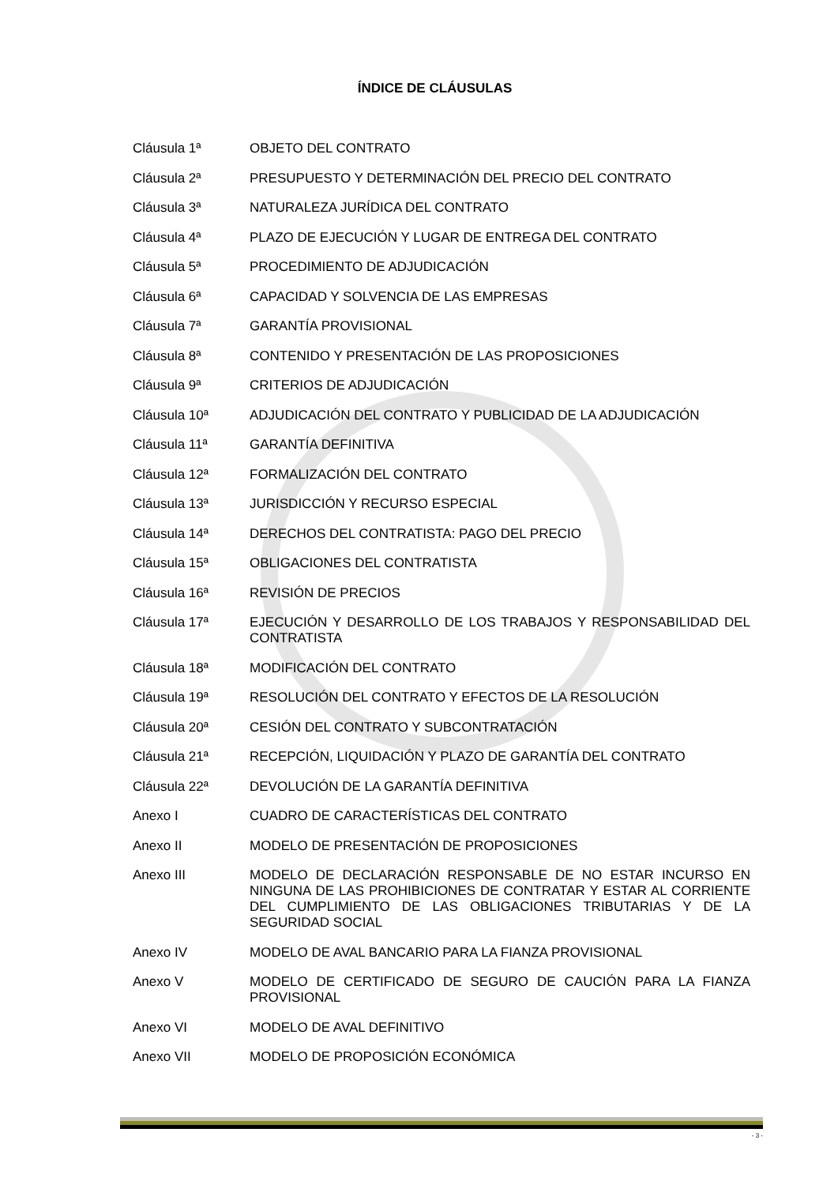ÍNDICE DE CLÁUSULAS
Cláusula 1ª OBJETO DEL CONTRATO
Cláusula 2ª PRESUPUESTO Y DETERMINACIÓN DEL PRECIO DEL CONTRATO
Cláusula 3ª NATURALEZA JURÍDICA DEL CONTRATO
Cláusula 4ª PLAZO DE EJECUCIÓN Y LUGAR DE ENTREGA DEL CONTRATO
Cláusula 5ª PROCEDIMIENTO DE ADJUDICACIÓN
Cláusula 6ª CAPACIDAD Y SOLVENCIA DE LAS EMPRESAS
Cláusula 7ª GARANTÍA PROVISIONAL
Cláusula 8ª CONTENIDO Y PRESENTACIÓN DE LAS PROPOSICIONES
Cláusula 9ª CRITERIOS DE ADJUDICACIÓN
Cláusula 10ª ADJUDICACIÓN DEL CONTRATO Y PUBLICIDAD DE LA ADJUDICACIÓN
Cláusula 11ª GARANTÍA DEFINITIVA
Cláusula 12ª FORMALIZACIÓN DEL CONTRATO
Cláusula 13ª JURISDICCIÓN Y RECURSO ESPECIAL
Cláusula 14ª DERECHOS DEL CONTRATISTA: PAGO DEL PRECIO
Cláusula 15ª OBLIGACIONES DEL CONTRATISTA
Cláusula 16ª REVISIÓN DE PRECIOS
Cláusula 17ª EJECUCIÓN Y DESARROLLO DE LOS TRABAJOS Y RESPONSABILIDAD DEL CONTRATISTA
Cláusula 18ª MODIFICACIÓN DEL CONTRATO
Cláusula 19ª RESOLUCIÓN DEL CONTRATO Y EFECTOS DE LA RESOLUCIÓN
Cláusula 20ª CESIÓN DEL CONTRATO Y SUBCONTRATACIÓN
Cláusula 21ª RECEPCIÓN, LIQUIDACIÓN Y PLAZO DE GARANTÍA DEL CONTRATO
Cláusula 22ª DEVOLUCIÓN DE LA GARANTÍA DEFINITIVA
Anexo I CUADRO DE CARACTERÍSTICAS DEL CONTRATO
Anexo II MODELO DE PRESENTACIÓN DE PROPOSICIONES
Anexo III MODELO DE DECLARACIÓN RESPONSABLE DE NO ESTAR INCURSO EN NINGUNA DE LAS PROHIBICIONES DE CONTRATAR Y ESTAR AL CORRIENTE DEL CUMPLIMIENTO DE LAS OBLIGACIONES TRIBUTARIAS Y DE LA SEGURIDAD SOCIAL
Anexo IV MODELO DE AVAL BANCARIO PARA LA FIANZA PROVISIONAL
Anexo V MODELO DE CERTIFICADO DE SEGURO DE CAUCIÓN PARA LA FIANZA PROVISIONAL
Anexo VI MODELO DE AVAL DEFINITIVO
Anexo VII MODELO DE PROPOSICIÓN ECONÓMICA
- 3 -